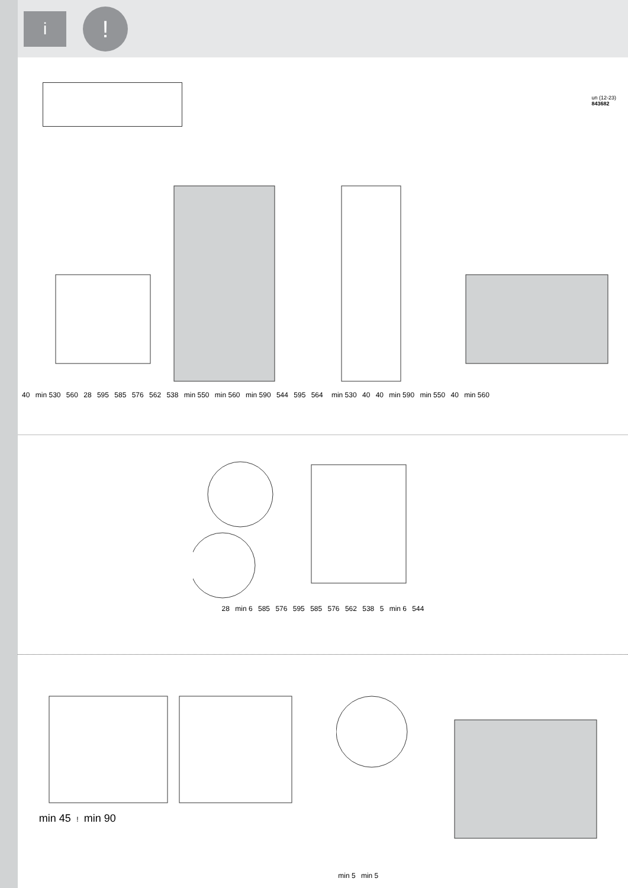i
!
un (12-23)
843682
40 min 530 560 28 595 585 576 562 538 min 550 min 560 min 590 544 595 564
min 530 40 40 min 590 min 550 40 min 560
28 min 6 585 576 595 585 576 562 538 5 min 6 544
min 45 ! min 90
min 5 min 5